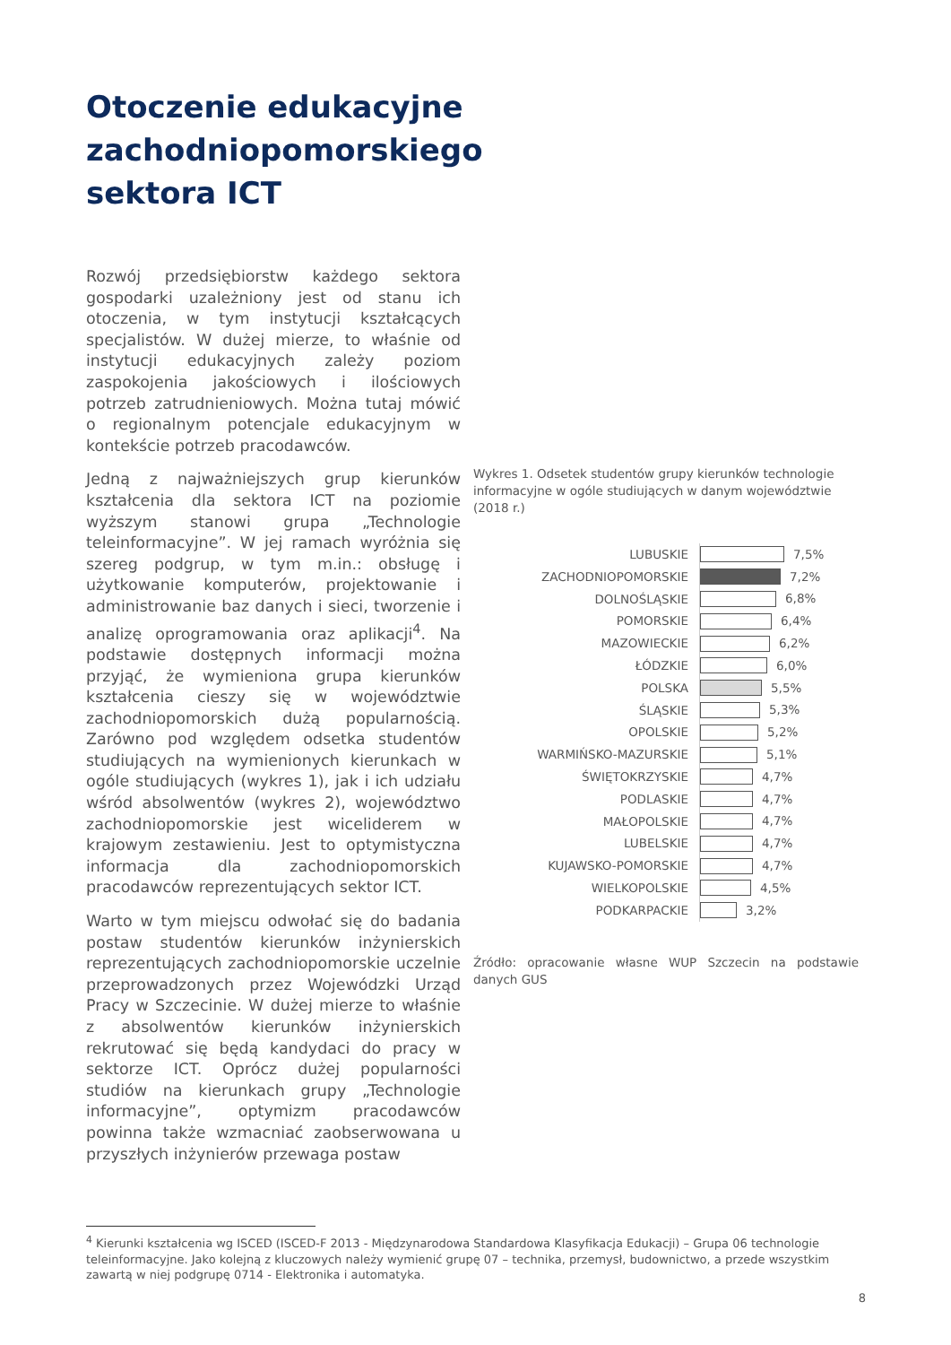Otoczenie edukacyjne zachodniopomorskiego sektora ICT
Rozwój przedsiębiorstw każdego sektora gospodarki uzależniony jest od stanu ich otoczenia, w tym instytucji kształcących specjalistów. W dużej mierze, to właśnie od instytucji edukacyjnych zależy poziom zaspokojenia jakościowych i ilościowych potrzeb zatrudnieniowych. Można tutaj mówić o regionalnym potencjale edukacyjnym w kontekście potrzeb pracodawców.
Jedną z najważniejszych grup kierunków kształcenia dla sektora ICT na poziomie wyższym stanowi grupa „Technologie teleinformacyjne”. W jej ramach wyróżnia się szereg podgrup, w tym m.in.: obsługę i użytkowanie komputerów, projektowanie i administrowanie baz danych i sieci, tworzenie i analizę oprogramowania oraz aplikacji<sup>4</sup>. Na podstawie dostępnych informacji można przyjąć, że wymieniona grupa kierunków kształcenia cieszy się w województwie zachodniopomorskich dużą popularnością. Zarówno pod względem odsetka studentów studiujących na wymienionych kierunkach w ogóle studiujących (wykres 1), jak i ich udziału wśród absolwentów (wykres 2), województwo zachodniopomorskie jest wiceliderem w krajowym zestawieniu. Jest to optymistyczna informacja dla zachodniopomorskich pracodawców reprezentujących sektor ICT.
Warto w tym miejscu odwołać się do badania postaw studentów kierunków inżynierskich reprezentujących zachodniopomorskie uczelnie przeprowadzonych przez Wojewódzki Urząd Pracy w Szczecinie. W dużej mierze to właśnie z absolwentów kierunków inżynierskich rekrutować się będą kandydaci do pracy w sektorze ICT. Oprócz dużej popularności studiów na kierunkach grupy „Technologie informacyjne”, optymizm pracodawców powinna także wzmacniać zaobserwowana u przyszłych inżynierów przewaga postaw
Wykres 1. Odsetek studentów grupy kierunków technologie informacyjne w ogóle studiujących w danym województwie (2018 r.)
LUBUSKIE
7,5%
ZACHODNIOPOMORSKIE
7,2%
DOLNOŚLĄSKIE
6,8%
POMORSKIE
6,4%
MAZOWIECKIE
6,2%
ŁÓDZKIE
6,0%
POLSKA
5,5%
ŚLĄSKIE
5,3%
OPOLSKIE
5,2%
WARMIŃSKO-MAZURSKIE
5,1%
ŚWIĘTOKRZYSKIE
4,7%
PODLASKIE
4,7%
MAŁOPOLSKIE
4,7%
LUBELSKIE
4,7%
KUJAWSKO-POMORSKIE
4,7%
WIELKOPOLSKIE
4,5%
PODKARPACKIE
3,2%
Źródło: opracowanie własne WUP Szczecin na podstawie danych GUS
<sup>4</sup> Kierunki kształcenia wg ISCED (ISCED-F 2013 - Międzynarodowa Standardowa Klasyfikacja Edukacji) – Grupa 06 technologie teleinformacyjne. Jako kolejną z kluczowych należy wymienić grupę 07 – technika, przemysł, budownictwo, a przede wszystkim zawartą w niej podgrupę 0714 - Elektronika i automatyka.
8